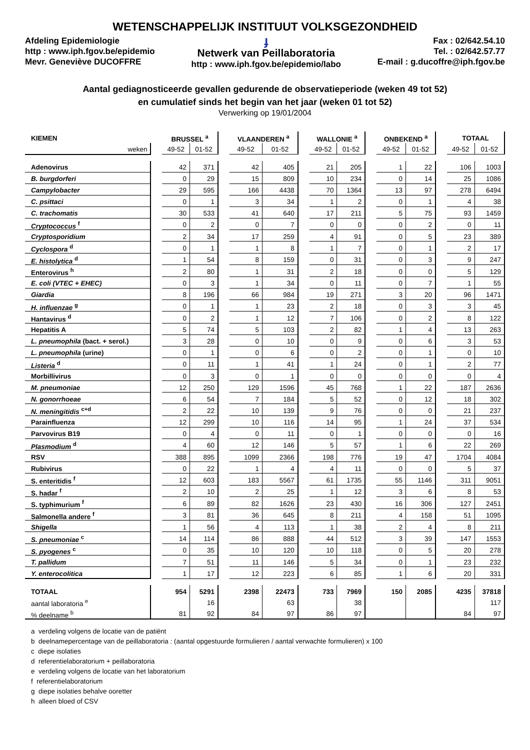WETENSCHAPPELIJK INSTITUUT VOLKSGEZONDHEID
Afdeling Epidemiologie
http : www.iph.fgov.be/epidemio
Mevr. Geneviève DUCOFFRE
ɟ
Netwerk van Peillaboratoria
http : www.iph.fgov.be/epidemio/labo
Fax : 02/642.54.10
Tel. : 02/642.57.77
E-mail : g.ducoffre@iph.fgov.be
Aantal gediagnosticeerde gevallen gedurende de observatieperiode (weken 49 tot 52)
en cumulatief sinds het begin van het jaar (weken 01 tot 52)
Verwerking op 19/01/2004
| KIEMEN | | BRUSSEL <sup>a</sup> | | | VLAANDEREN <sup>a</sup> | | | WALLONIE <sup>a</sup> | | | ONBEKEND <sup>a</sup> | | | TOTAAL | |
| --- | --- | --- | --- | --- | --- | --- | --- | --- | --- | --- | --- | --- | --- | --- | --- |
| weken | | 49-52 | 01-52 | | 49-52 | 01-52 | | 49-52 | 01-52 | | 49-52 | 01-52 | | 49-52 | 01-52 |
| Adenovirus | | 42 | 371 | | 42 | 405 | | 21 | 205 | | 1 | 22 | | 106 | 1003 |
| B. burgdorferi | | 0 | 29 | | 15 | 809 | | 10 | 234 | | 0 | 14 | | 25 | 1086 |
| Campylobacter | | 29 | 595 | | 166 | 4438 | | 70 | 1364 | | 13 | 97 | | 278 | 6494 |
| C. psittaci | | 0 | 1 | | 3 | 34 | | 1 | 2 | | 0 | 1 | | 4 | 38 |
| C. trachomatis | | 30 | 533 | | 41 | 640 | | 17 | 211 | | 5 | 75 | | 93 | 1459 |
| Cryptococcus <sup>f</sup> | | 0 | 2 | | 0 | 7 | | 0 | 0 | | 0 | 2 | | 0 | 11 |
| Cryptosporidium | | 2 | 34 | | 17 | 259 | | 4 | 91 | | 0 | 5 | | 23 | 389 |
| Cyclospora <sup>d</sup> | | 0 | 1 | | 1 | 8 | | 1 | 7 | | 0 | 1 | | 2 | 17 |
| E. histolytica <sup>d</sup> | | 1 | 54 | | 8 | 159 | | 0 | 31 | | 0 | 3 | | 9 | 247 |
| Enterovirus <sup>h</sup> | | 2 | 80 | | 1 | 31 | | 2 | 18 | | 0 | 0 | | 5 | 129 |
| E. coli (VTEC + EHEC) | | 0 | 3 | | 1 | 34 | | 0 | 11 | | 0 | 7 | | 1 | 55 |
| Giardia | | 8 | 196 | | 66 | 984 | | 19 | 271 | | 3 | 20 | | 96 | 1471 |
| H. influenzae <sup>g</sup> | | 0 | 1 | | 1 | 23 | | 2 | 18 | | 0 | 3 | | 3 | 45 |
| Hantavirus <sup>d</sup> | | 0 | 2 | | 1 | 12 | | 7 | 106 | | 0 | 2 | | 8 | 122 |
| Hepatitis A | | 5 | 74 | | 5 | 103 | | 2 | 82 | | 1 | 4 | | 13 | 263 |
| L. pneumophila (bact. + serol.) | | 3 | 28 | | 0 | 10 | | 0 | 9 | | 0 | 6 | | 3 | 53 |
| L. pneumophila (urine) | | 0 | 1 | | 0 | 6 | | 0 | 2 | | 0 | 1 | | 0 | 10 |
| Listeria <sup>d</sup> | | 0 | 11 | | 1 | 41 | | 1 | 24 | | 0 | 1 | | 2 | 77 |
| Morbillivirus | | 0 | 3 | | 0 | 1 | | 0 | 0 | | 0 | 0 | | 0 | 4 |
| M. pneumoniae | | 12 | 250 | | 129 | 1596 | | 45 | 768 | | 1 | 22 | | 187 | 2636 |
| N. gonorrhoeae | | 6 | 54 | | 7 | 184 | | 5 | 52 | | 0 | 12 | | 18 | 302 |
| N. meningitidis <sup>c+d</sup> | | 2 | 22 | | 10 | 139 | | 9 | 76 | | 0 | 0 | | 21 | 237 |
| Parainfluenza | | 12 | 299 | | 10 | 116 | | 14 | 95 | | 1 | 24 | | 37 | 534 |
| Parvovirus B19 | | 0 | 4 | | 0 | 11 | | 0 | 1 | | 0 | 0 | | 0 | 16 |
| Plasmodium <sup>d</sup> | | 4 | 60 | | 12 | 146 | | 5 | 57 | | 1 | 6 | | 22 | 269 |
| RSV | | 388 | 895 | | 1099 | 2366 | | 198 | 776 | | 19 | 47 | | 1704 | 4084 |
| Rubivirus | | 0 | 22 | | 1 | 4 | | 4 | 11 | | 0 | 0 | | 5 | 37 |
| S. enteritidis <sup>f</sup> | | 12 | 603 | | 183 | 5567 | | 61 | 1735 | | 55 | 1146 | | 311 | 9051 |
| S. hadar <sup>f</sup> | | 2 | 10 | | 2 | 25 | | 1 | 12 | | 3 | 6 | | 8 | 53 |
| S. typhimurium <sup>f</sup> | | 6 | 89 | | 82 | 1626 | | 23 | 430 | | 16 | 306 | | 127 | 2451 |
| Salmonella andere <sup>f</sup> | | 3 | 81 | | 36 | 645 | | 8 | 211 | | 4 | 158 | | 51 | 1095 |
| Shigella | | 1 | 56 | | 4 | 113 | | 1 | 38 | | 2 | 4 | | 8 | 211 |
| S. pneumoniae <sup>c</sup> | | 14 | 114 | | 86 | 888 | | 44 | 512 | | 3 | 39 | | 147 | 1553 |
| S. pyogenes <sup>c</sup> | | 0 | 35 | | 10 | 120 | | 10 | 118 | | 0 | 5 | | 20 | 278 |
| T. pallidum | | 7 | 51 | | 11 | 146 | | 5 | 34 | | 0 | 1 | | 23 | 232 |
| Y. enterocolitica | | 1 | 17 | | 12 | 223 | | 6 | 85 | | 1 | 6 | | 20 | 331 |
| TOTAAL | | 954 | 5291 | | 2398 | 22473 | | 733 | 7969 | | 150 | 2085 | | 4235 | 37818 |
| aantal laboratoria <sup>e</sup> | | | 16 | | | 63 | | | 38 | | | | | | 117 |
| % deelname <sup>b</sup> | | 81 | 92 | | 84 | 97 | | 86 | 97 | | | | | 84 | 97 |
a verdeling volgens de locatie van de patiënt
b deelnamepercentage van de peillaboratoria : (aantal opgestuurde formulieren / aantal verwachte formulieren) x 100
c diepe isolaties
d referentielaboratorium + peillaboratoria
e verdeling volgens de locatie van het laboratorium
f referentielaboratorium
g diepe isolaties behalve ooretter
h alleen bloed of CSV